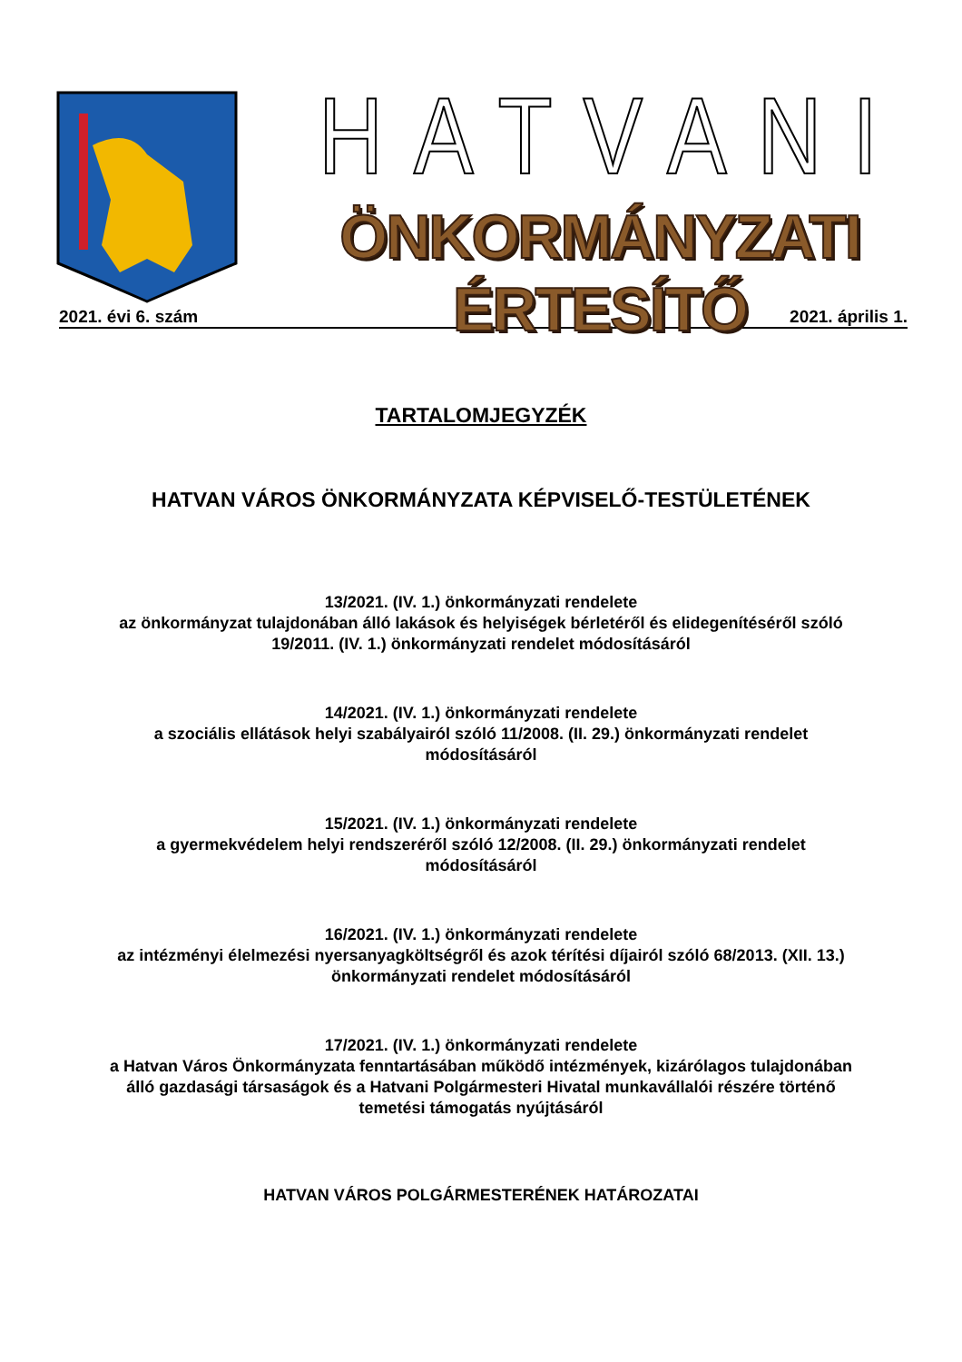HATVANI
ÖNKORMÁNYZATI ÉRTESÍTŐ
2021. évi 6. szám 2021. április 1.
TARTALOMJEGYZÉK
HATVAN VÁROS ÖNKORMÁNYZATA KÉPVISELŐ-TESTÜLETÉNEK
13/2021. (IV. 1.) önkormányzati rendelete
az önkormányzat tulajdonában álló lakások és helyiségek bérletéről és elidegenítéséről szóló 19/2011. (IV. 1.) önkormányzati rendelet módosításáról
14/2021. (IV. 1.) önkormányzati rendelete
a szociális ellátások helyi szabályairól szóló 11/2008. (II. 29.) önkormányzati rendelet módosításáról
15/2021. (IV. 1.) önkormányzati rendelete
a gyermekvédelem helyi rendszeréről szóló 12/2008. (II. 29.) önkormányzati rendelet módosításáról
16/2021. (IV. 1.) önkormányzati rendelete
az intézményi élelmezési nyersanyagköltségről és azok térítési díjairól szóló 68/2013. (XII. 13.) önkormányzati rendelet módosításáról
17/2021. (IV. 1.) önkormányzati rendelete
a Hatvan Város Önkormányzata fenntartásában működő intézmények, kizárólagos tulajdonában álló gazdasági társaságok és a Hatvani Polgármesteri Hivatal munkavállalói részére történő temetési támogatás nyújtásáról
HATVAN VÁROS POLGÁRMESTERÉNEK HATÁROZATAI